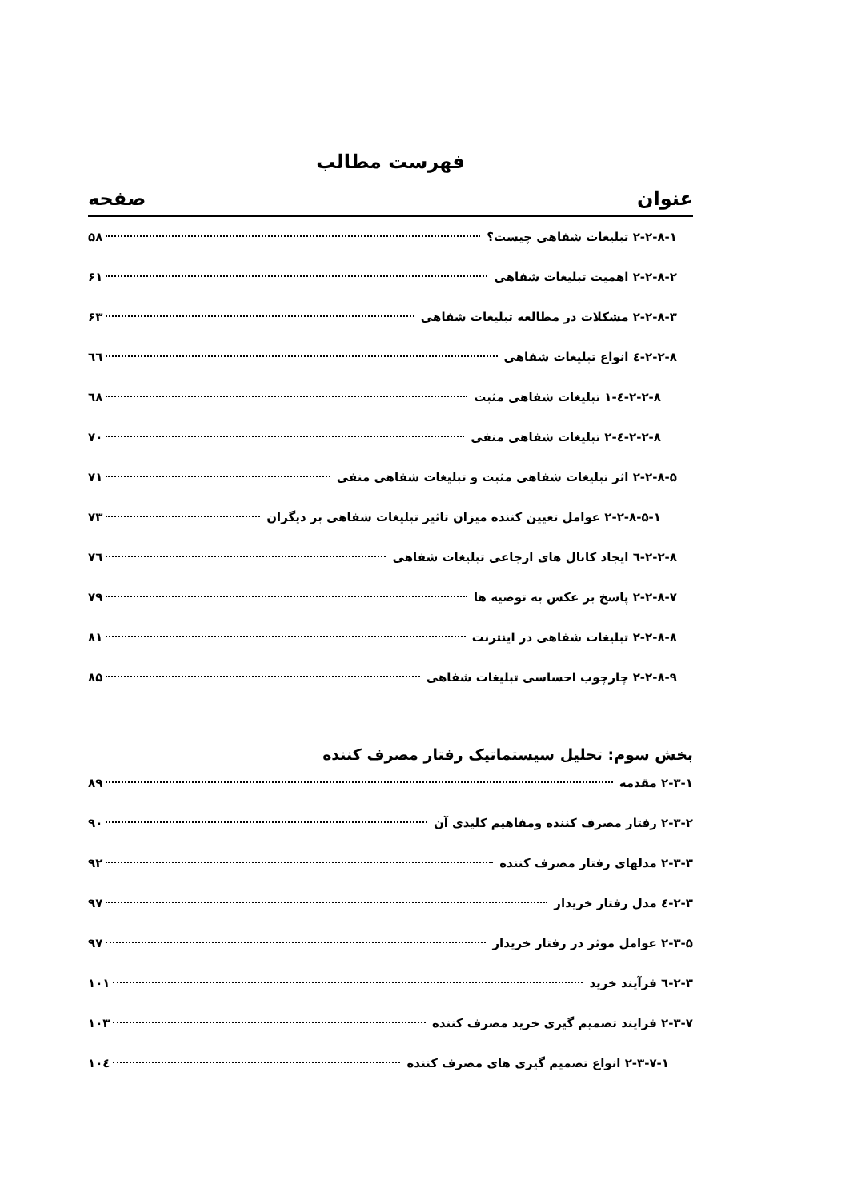فهرست مطالب
عنوان صفحه
۲-۲-۸-۱ تبلیغات شفاهی چیست؟ ۵۸
۲-۲-۸-۲ اهمیت تبلیغات شفاهی ۶۱
۲-۲-۸-۳ مشکلات در مطالعه تبلیغات شفاهی ۶۳
۲-۲-۸-٤ انواع تبلیغات شفاهی ٦٦
۲-۲-۸-٤-۱ تبلیغات شفاهی مثبت ٦٨
۲-۲-۸-٤-۲ تبلیغات شفاهی منفی ۷۰
۲-۲-۸-۵ اثر تبلیغات شفاهی مثبت و تبلیغات شفاهی منفی ۷۱
۲-۲-۸-۵-۱ عوامل تعیین کننده میزان تاثیر تبلیغات شفاهی بر دیگران ۷۳
۲-۲-۸-٦ ایجاد کانال های ارجاعی تبلیغات شفاهی ۷٦
۲-۲-۸-۷ پاسخ بر عکس به توصیه ها ۷۹
۲-۲-۸-۸ تبلیغات شفاهی در اینترنت ۸۱
۲-۲-۸-۹ چارچوب احساسی تبلیغات شفاهی ۸۵
بخش سوم: تحلیل سیستماتیک رفتار مصرف کننده
۲-۳-۱ مقدمه ۸۹
۲-۳-۲ رفتار مصرف کننده ومفاهیم کلیدی آن ۹۰
۲-۳-۳ مدلهای رفتار مصرف کننده ۹۲
۲-۳-٤ مدل رفتار خریدار ۹۷
۲-۳-۵ عوامل موثر در رفتار خریدار ۹۷
۲-۳-٦ فرآیند خرید ۱۰۱
۲-۳-۷ فرایند تصمیم گیری خرید مصرف کننده ۱۰۳
۲-۳-۷-۱ انواع تصمیم گیری های مصرف کننده ۱۰٤